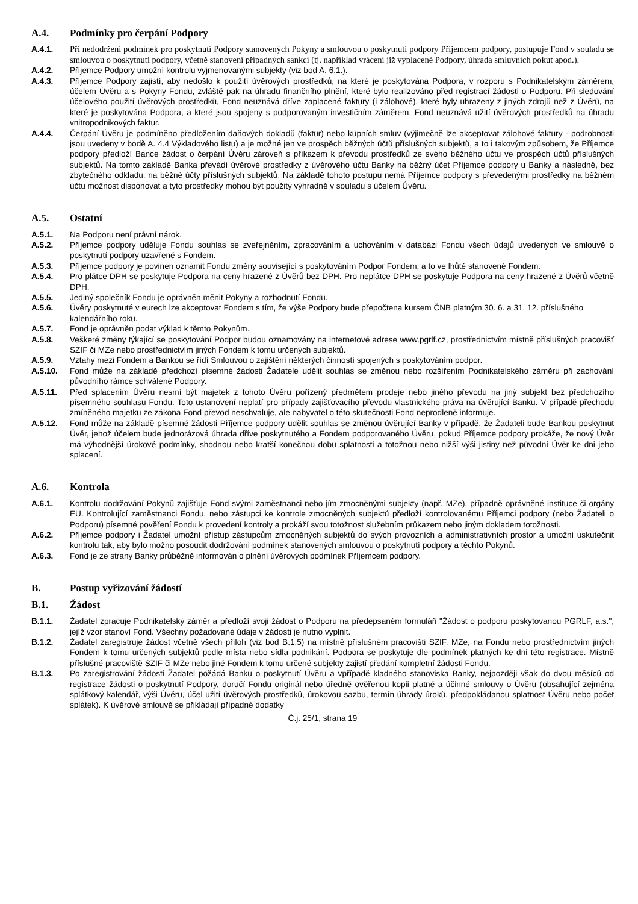A.4. Podmínky pro čerpání Podpory
A.4.1. Při nedodržení podmínek pro poskytnutí Podpory stanovených Pokyny a smlouvou o poskytnutí podpory Příjemcem podpory, postupuje Fond v souladu se smlouvou o poskytnutí podpory, včetně stanovení případných sankcí (tj. například vrácení již vyplacené Podpory, úhrada smluvních pokut apod.).
A.4.2. Příjemce Podpory umožní kontrolu vyjmenovanými subjekty (viz bod A. 6.1.).
A.4.3. Příjemce Podpory zajistí, aby nedošlo k použití úvěrových prostředků, na které je poskytována Podpora, v rozporu s Podnikatelským záměrem, účelem Úvěru a s Pokyny Fondu, zvláště pak na úhradu finančního plnění, které bylo realizováno před registrací žádosti o Podporu. Při sledování účelového použití úvěrových prostředků, Fond neuznává dříve zaplacené faktury (i zálohové), které byly uhrazeny z jiných zdrojů než z Úvěrů, na které je poskytována Podpora, a které jsou spojeny s podporovaným investičním záměrem. Fond neuznává užití úvěrových prostředků na úhradu vnitropodnikových faktur.
A.4.4. Čerpání Úvěru je podmíněno předložením daňových dokladů (faktur) nebo kupních smluv (výjimečně lze akceptovat zálohové faktury - podrobnosti jsou uvedeny v bodě A. 4.4 Výkladového listu) a je možné jen ve prospěch běžných účtů příslušných subjektů, a to i takovým způsobem, že Příjemce podpory předloží Bance žádost o čerpání Úvěru zároveň s příkazem k převodu prostředků ze svého běžného účtu ve prospěch účtů příslušných subjektů. Na tomto základě Banka převádí úvěrové prostředky z úvěrového účtu Banky na běžný účet Příjemce podpory u Banky a následně, bez zbytečného odkladu, na běžné účty příslušných subjektů. Na základě tohoto postupu nemá Příjemce podpory s převedenými prostředky na běžném účtu možnost disponovat a tyto prostředky mohou být použity výhradně v souladu s účelem Úvěru.
A.5. Ostatní
A.5.1. Na Podporu není právní nárok.
A.5.2. Příjemce podpory uděluje Fondu souhlas se zveřejněním, zpracováním a uchováním v databázi Fondu všech údajů uvedených ve smlouvě o poskytnutí podpory uzavřené s Fondem.
A.5.3. Příjemce podpory je povinen oznámit Fondu změny související s poskytováním Podpor Fondem, a to ve lhůtě stanovené Fondem.
A.5.4. Pro plátce DPH se poskytuje Podpora na ceny hrazené z Úvěrů bez DPH. Pro neplátce DPH se poskytuje Podpora na ceny hrazené z Úvěrů včetně DPH.
A.5.5. Jediný společník Fondu je oprávněn měnit Pokyny a rozhodnutí Fondu.
A.5.6. Úvěry poskytnuté v eurech lze akceptovat Fondem s tím, že výše Podpory bude přepočtena kursem ČNB platným 30. 6. a 31. 12. příslušného kalendářního roku.
A.5.7. Fond je oprávněn podat výklad k těmto Pokynům.
A.5.8. Veškeré změny týkající se poskytování Podpor budou oznamovány na internetové adrese www.pgrlf.cz, prostřednictvím místně příslušných pracovišť SZIF či MZe nebo prostřednictvím jiných Fondem k tomu určených subjektů.
A.5.9. Vztahy mezi Fondem a Bankou se řídí Smlouvou o zajištění některých činností spojených s poskytováním podpor.
A.5.10. Fond může na základě předchozí písemné žádosti Žadatele udělit souhlas se změnou nebo rozšířením Podnikatelského záměru při zachování původního rámce schválené Podpory.
A.5.11. Před splacením Úvěru nesmí být majetek z tohoto Úvěru pořízený předmětem prodeje nebo jiného převodu na jiný subjekt bez předchozího písemného souhlasu Fondu. Toto ustanovení neplatí pro případy zajišťovacího převodu vlastnického práva na úvěrující Banku. V případě přechodu zmíněného majetku ze zákona Fond převod neschvaluje, ale nabyvatel o této skutečnosti Fond neprodleně informuje.
A.5.12. Fond může na základě písemné žádosti Příjemce podpory udělit souhlas se změnou úvěrující Banky v případě, že Žadateli bude Bankou poskytnut Úvěr, jehož účelem bude jednorázová úhrada dříve poskytnutého a Fondem podporovaného Úvěru, pokud Příjemce podpory prokáže, že nový Úvěr má výhodnější úrokové podmínky, shodnou nebo kratší konečnou dobu splatnosti a totožnou nebo nižší výši jistiny než původní Úvěr ke dni jeho splacení.
A.6. Kontrola
A.6.1. Kontrolu dodržování Pokynů zajišťuje Fond svými zaměstnanci nebo jím zmocněnými subjekty (např. MZe), případně oprávněné instituce či orgány EU. Kontrolující zaměstnanci Fondu, nebo zástupci ke kontrole zmocněných subjektů předloží kontrolovanému Příjemci podpory (nebo Žadateli o Podporu) písemné pověření Fondu k provedení kontroly a prokáží svou totožnost služebním průkazem nebo jiným dokladem totožnosti.
A.6.2. Příjemce podpory i Žadatel umožní přístup zástupcům zmocněných subjektů do svých provozních a administrativních prostor a umožní uskutečnit kontrolu tak, aby bylo možno posoudit dodržování podmínek stanovených smlouvou o poskytnutí podpory a těchto Pokynů.
A.6.3. Fond je ze strany Banky průběžně informován o plnění úvěrových podmínek Příjemcem podpory.
B. Postup vyřizování žádostí
B.1. Žádost
B.1.1. Žadatel zpracuje Podnikatelský záměr a předloží svoji žádost o Podporu na předepsaném formuláři "Žádost o podporu poskytovanou PGRLF, a.s.", jejíž vzor stanoví Fond. Všechny požadované údaje v žádosti je nutno vyplnit.
B.1.2. Žadatel zaregistruje žádost včetně všech příloh (viz bod B.1.5) na místně příslušném pracovišti SZIF, MZe, na Fondu nebo prostřednictvím jiných Fondem k tomu určených subjektů podle místa nebo sídla podnikání. Podpora se poskytuje dle podmínek platných ke dni této registrace. Místně příslušné pracoviště SZIF či MZe nebo jiné Fondem k tomu určené subjekty zajistí předání kompletní žádosti Fondu.
B.1.3. Po zaregistrování žádosti Žadatel požádá Banku o poskytnutí Úvěru a vpřípadě kladného stanoviska Banky, nejpozději však do dvou měsíců od registrace žádosti o poskytnutí Podpory, doručí Fondu originál nebo úředně ověřenou kopii platné a účinné smlouvy o Úvěru (obsahující zejména splátkový kalendář, výši Úvěru, účel užití úvěrových prostředků, úrokovou sazbu, termín úhrady úroků, předpokládanou splatnost Úvěru nebo počet splátek). K úvěrové smlouvě se přikládají případné dodatky
Č.j. 25/1, strana 19